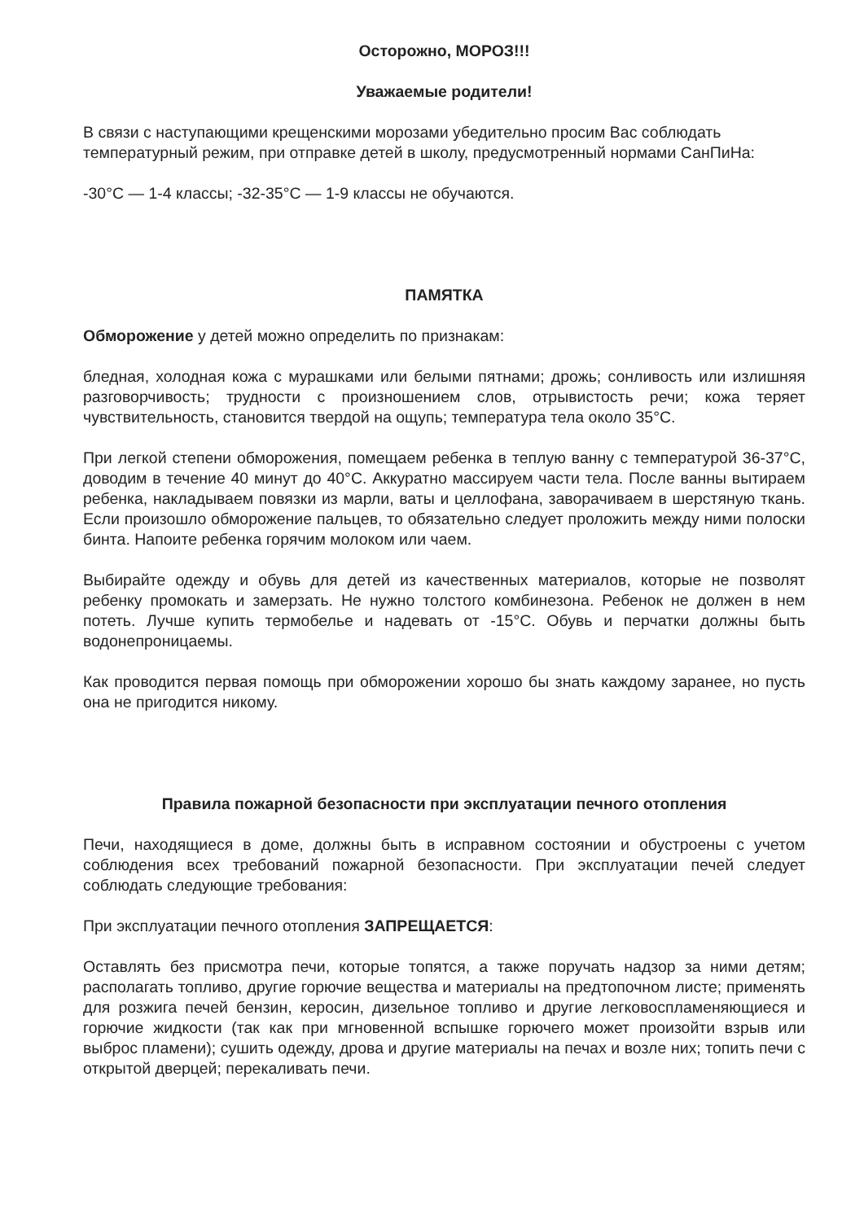Осторожно, МОРОЗ!!!
Уважаемые родители!
В связи с наступающими крещенскими морозами убедительно просим Вас соблюдать температурный режим, при отправке детей в школу, предусмотренный нормами СанПиНа:
-30°С — 1-4 классы; -32-35°С — 1-9 классы не обучаются.
ПАМЯТКА
Обморожение у детей можно определить по признакам:
бледная, холодная кожа с мурашками или белыми пятнами; дрожь; сонливость или излишняя разговорчивость; трудности с произношением слов, отрывистость речи; кожа теряет чувствительность, становится твердой на ощупь; температура тела около 35°С.
При легкой степени обморожения, помещаем ребенка в теплую ванну с температурой 36-37°С, доводим в течение 40 минут до 40°С. Аккуратно массируем части тела. После ванны вытираем ребенка, накладываем повязки из марли, ваты и целлофана, заворачиваем в шерстяную ткань. Если произошло обморожение пальцев, то обязательно следует проложить между ними полоски бинта. Напоите ребенка горячим молоком или чаем.
Выбирайте одежду и обувь для детей из качественных материалов, которые не позволят ребенку промокать и замерзать. Не нужно толстого комбинезона. Ребенок не должен в нем потеть. Лучше купить термобелье и надевать от -15°С. Обувь и перчатки должны быть водонепроницаемы.
Как проводится первая помощь при обморожении хорошо бы знать каждому заранее, но пусть она не пригодится никому.
Правила пожарной безопасности при эксплуатации печного отопления
Печи, находящиеся в доме, должны быть в исправном состоянии и обустроены с учетом соблюдения всех требований пожарной безопасности. При эксплуатации печей следует соблюдать следующие требования:
При эксплуатации печного отопления ЗАПРЕЩАЕТСЯ:
Оставлять без присмотра печи, которые топятся, а также поручать надзор за ними детям; располагать топливо, другие горючие вещества и материалы на предтопочном листе; применять для розжига печей бензин, керосин, дизельное топливо и другие легковоспламеняющиеся и горючие жидкости (так как при мгновенной вспышке горючего может произойти взрыв или выброс пламени); сушить одежду, дрова и другие материалы на печах и возле них; топить печи с открытой дверцей; перекаливать печи.